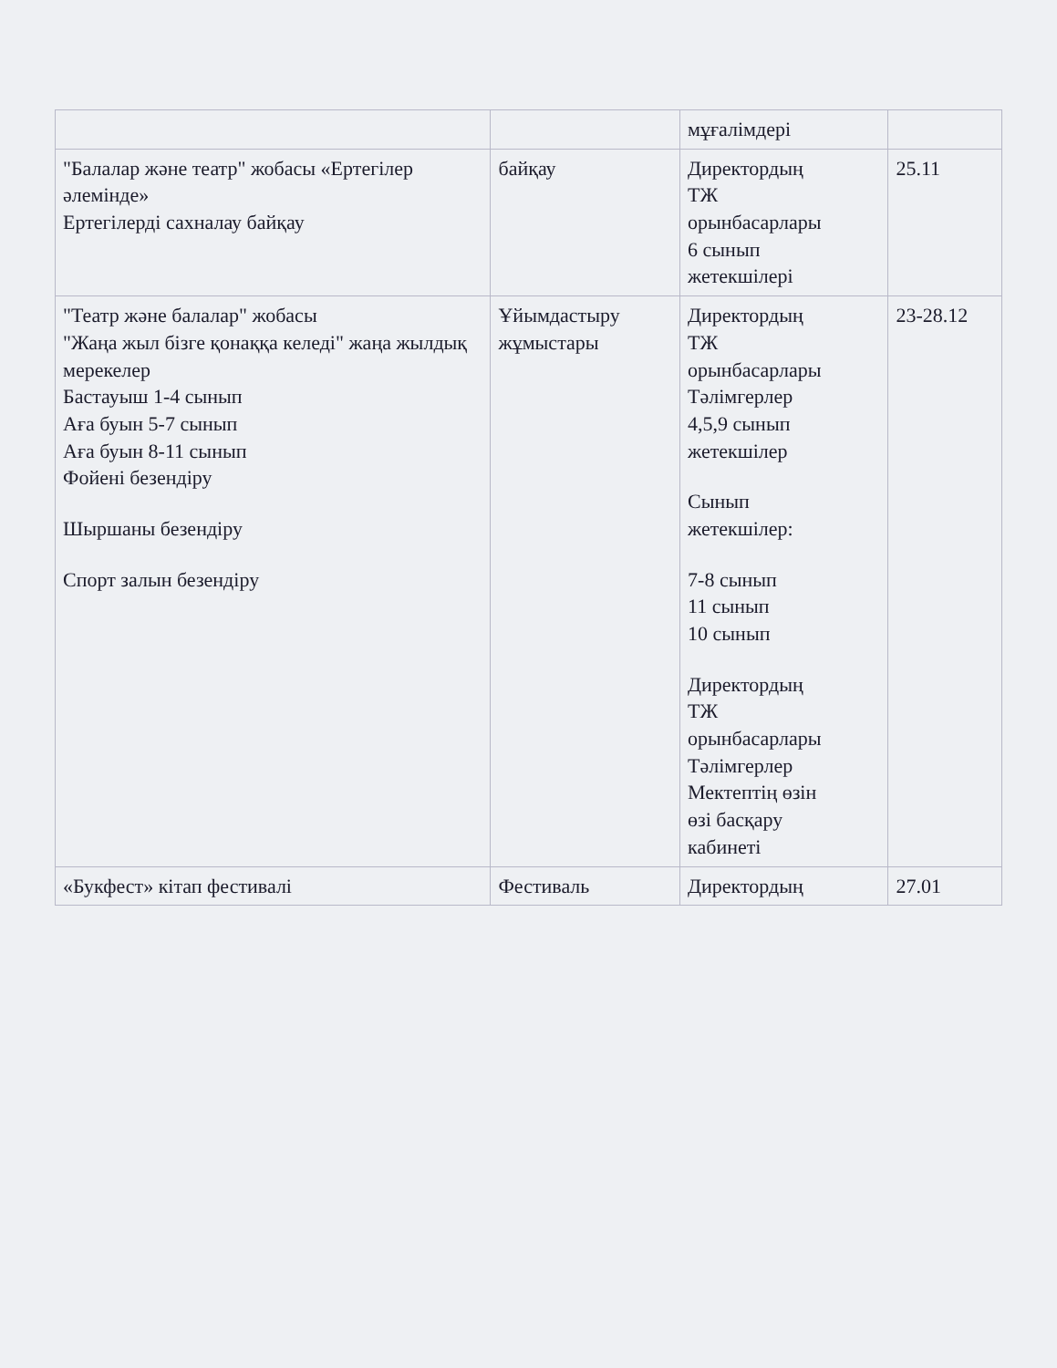| | | мұғалімдері | |
| "Балалар және театр" жобасы «Ертегілер әлемінде» Ертегілерді сахналау байқау | байқау | Директордың ТЖ орынбасарлары 6 сынып жетекшілері | 25.11 |
| "Театр және балалар" жобасы "Жаңа жыл бізге қонаққа келеді" жаңа жылдық мерекелер Бастауыш 1-4 сынып Аға буын 5-7 сынып Аға буын 8-11 сынып Фойені безендіру Шыршаны безендіру Спорт залын безендіру | Ұйымдастыру жұмыстары | Директордың ТЖ орынбасарлары Тәлімгерлер 4,5,9 сынып жетекшілер Сынып жетекшілер: 7-8 сынып 11 сынып 10 сынып Директордың ТЖ орынбасарлары Тәлімгерлер Мектептің өзін өзі басқару кабинеті | 23-28.12 |
| «Букфест» кітап фестивалі | Фестиваль | Директордың | 27.01 |